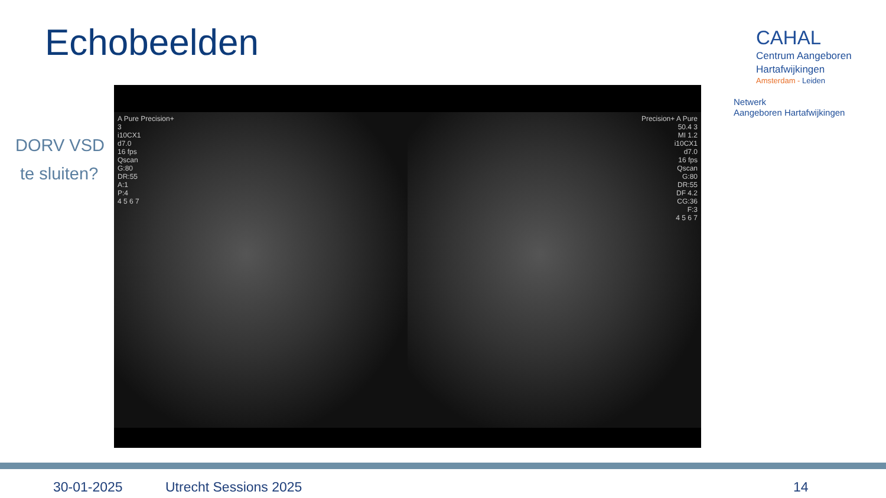Echobeelden
DORV VSD
te sluiten?
CAHAL
Centrum Aangeboren
Hartafwijkingen
Amsterdam - Leiden
Netwerk
Aangeboren Hartafwijkingen
A Pure Precision+
3
i10CX1
d7.0
16 fps
Qscan
G:80
DR:55
A:1
P:4
4 5 6 7
Precision+ A Pure
50.4 3
MI 1.2
i10CX1
d7.0
16 fps
Qscan
G:80
DR:55
DF 4.2
CG:36
F:3
4 5 6 7
30-01-2025 Utrecht Sessions 2025 14